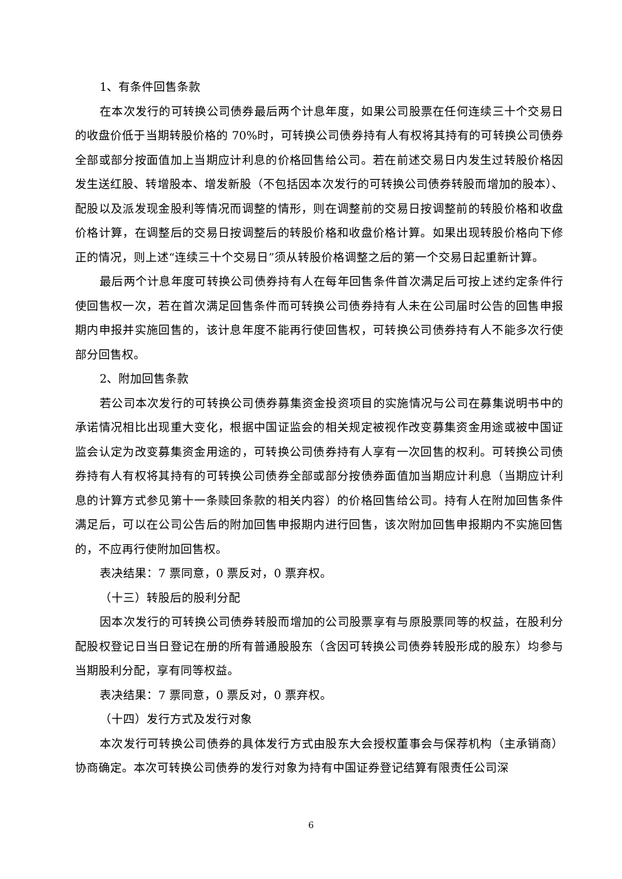1、有条件回售条款
在本次发行的可转换公司债券最后两个计息年度，如果公司股票在任何连续三十个交易日的收盘价低于当期转股价格的 70%时，可转换公司债券持有人有权将其持有的可转换公司债券全部或部分按面值加上当期应计利息的价格回售给公司。若在前述交易日内发生过转股价格因发生送红股、转增股本、增发新股（不包括因本次发行的可转换公司债券转股而增加的股本）、配股以及派发现金股利等情况而调整的情形，则在调整前的交易日按调整前的转股价格和收盘价格计算，在调整后的交易日按调整后的转股价格和收盘价格计算。如果出现转股价格向下修正的情况，则上述“连续三十个交易日”须从转股价格调整之后的第一个交易日起重新计算。
最后两个计息年度可转换公司债券持有人在每年回售条件首次满足后可按上述约定条件行使回售权一次，若在首次满足回售条件而可转换公司债券持有人未在公司届时公告的回售申报期内申报并实施回售的，该计息年度不能再行使回售权，可转换公司债券持有人不能多次行使部分回售权。
2、附加回售条款
若公司本次发行的可转换公司债券募集资金投资项目的实施情况与公司在募集说明书中的承诺情况相比出现重大变化，根据中国证监会的相关规定被视作改变募集资金用途或被中国证监会认定为改变募集资金用途的，可转换公司债券持有人享有一次回售的权利。可转换公司债券持有人有权将其持有的可转换公司债券全部或部分按债券面值加当期应计利息（当期应计利息的计算方式参见第十一条赎回条款的相关内容）的价格回售给公司。持有人在附加回售条件满足后，可以在公司公告后的附加回售申报期内进行回售，该次附加回售申报期内不实施回售的，不应再行使附加回售权。
表决结果：7 票同意，0 票反对，0 票弃权。
（十三）转股后的股利分配
因本次发行的可转换公司债券转股而增加的公司股票享有与原股票同等的权益，在股利分配股权登记日当日登记在册的所有普通股股东（含因可转换公司债券转股形成的股东）均参与当期股利分配，享有同等权益。
表决结果：7 票同意，0 票反对，0 票弃权。
（十四）发行方式及发行对象
本次发行可转换公司债券的具体发行方式由股东大会授权董事会与保荐机构（主承销商）协商确定。本次可转换公司债券的发行对象为持有中国证券登记结算有限责任公司深
6